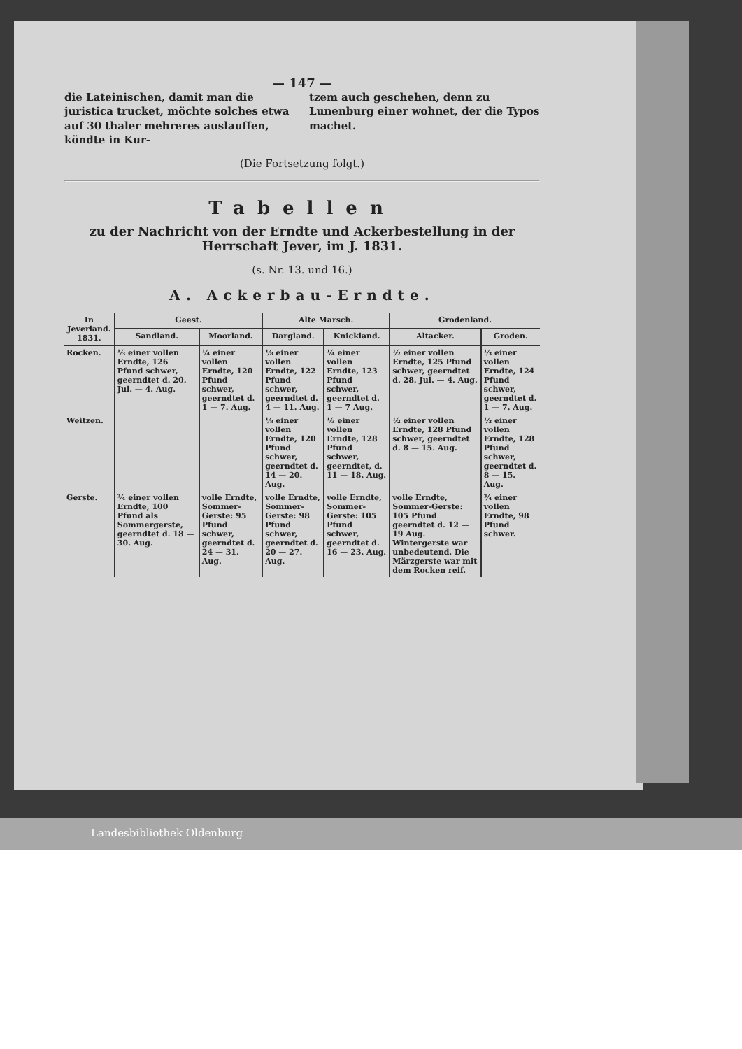— 147 —
die Lateinischen, damit man die juristica trucket, möchte solches etwa auf 30 thaler mehreres auslauffen, köndte in Kur-
tzem auch geschehen, denn zu Lunenburg einer wohnet, der die Typos machet.
(Die Fortsetzung folgt.)
Tabellen
zu der Nachricht von der Erndte und Ackerbestellung in der Herrschaft Jever, im J. 1831.
(s. Nr. 13. und 16.)
A. Ackerbau-Erndte.
| In Jeverland. 1831. | Geest. | | Alte Marsch. | | Grodenland. | |
| --- | --- | --- | --- | --- | --- | --- |
| | Sandland. | Moorland. | Dargland. | Knickland. | Altacker. | Groden. |
| Rocken. | ⅓ einer vollen Erndte, 126 Pfund schwer, geerndtet d. 20. Jul. — 4. Aug. | ¼ einer vollen Erndte, 120 Pfund schwer, geerndtet d. 1 — 7. Aug. | ⅛ einer vollen Erndte, 122 Pfund schwer, geerndtet d. 4 — 11. Aug. | ¼ einer vollen Erndte, 123 Pfund schwer, geerndtet d. 1 — 7 Aug. | ½ einer vollen Erndte, 125 Pfund schwer, geerndtet d. 28. Jul. — 4. Aug. | ⅓ einer vollen Erndte, 124 Pfund schwer, geerndtet d. 1 — 7. Aug. |
| Weitzen. | | | ⅛ einer vollen Erndte, 120 Pfund schwer, geerndtet d. 14 — 20. Aug. | ⅓ einer vollen Erndte, 128 Pfund schwer, geerndtet, d. 11 — 18. Aug. | ½ einer vollen Erndte, 128 Pfund schwer, geerndtet d. 8 — 15. Aug. | ⅓ einer vollen Erndte, 128 Pfund schwer, geerndtet d. 8 — 15. Aug. |
| Gerste. | ¾ einer vollen Erndte, 100 Pfund als Sommergerste, geerndtet d. 18 — 30. Aug. | volle Erndte, Sommer-Gerste: 95 Pfund schwer, geerndtet d. 24 — 31. Aug. | volle Erndte, Sommer-Gerste: 98 Pfund schwer, geerndtet d. 20 — 27. Aug. | volle Erndte, Sommer-Gerste: 105 Pfund schwer, geerndtet d. 16 — 23. Aug. | volle Erndte, Sommer-Gerste: 105 Pfund geerndtet d. 12 — 19 Aug. Wintergerste war unbedeutend. Die Märzgerste war mit dem Rocken reif. | ¾ einer vollen Erndte, 98 Pfund schwer. |
Landesbibliothek Oldenburg